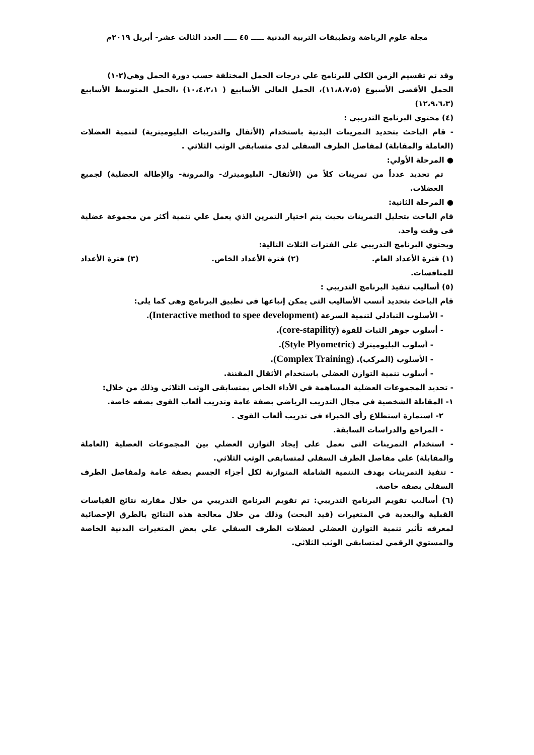مجلة علوم الرياضة وتطبيقات التربية البدنية ـــــ ٤٥ ـــــ العدد الثالث عشر- أبريل ٢٠١٩م
وقد تم تقسيم الزمن الكلي للبرنامج علي درجات الحمل المختلفة حسب دورة الحمل وهي(٢-١)
الحمل الأقصى الأسبوع (١١،٨،٧،٥)، الحمل العالي الأسابيع ( ١٠،٤،٢،١) ،الحمل المتوسط الأسابيع (١٢،٩،٦،٣)
(٤) محتوي البرنامج التدريبي :
- قام الباحث بتحديد التمرينات البدنية باستخدام (الأثقال والتدريبات البليوميترية) لتنمية العضلات (العاملة والمقابلة) لمفاصل الطرف السفلى لدى متسابقى الوثب الثلاثي .
● المرحلة الأولي:
تم تحديد عدداً من تمرينات كلاً من (الأثقال- البليوميترك- والمرونة- والإطالة العضلية) لجميع العضلات.
● المرحلة الثانية:
قام الباحث بتحليل التمرينات بحيث يتم اختيار التمرين الذي يعمل علي تنمية أكثر من مجموعة عضلية فى وقت واحد.
ويحتوي البرنامج التدريبي علي الفترات الثلاث التالية:
(١) فترة الأعداد العام. (٢) فترة الأعداد الخاص. (٣) فترة الأعداد
للمنافسات.
(٥) أساليب تنفيذ البرنامج التدريبي :
قام الباحث بتحديد أنسب الأساليب التى يمكن إتباعها فى تطبيق البرنامج وهى كما يلى:
- الأسلوب التبادلي لتنمية السرعة (Interactive method to spee development).
- أسلوب جوهر الثبات للقوة (core-stapility).
- أسلوب البليوميترك (Style Plyometric).
- الأسلوب (المركب). (Complex Training).
- أسلوب تنمية التوازن العضلي باستخدام الأثقال المقننة.
- تحديد المجموعات العضلية المساهمة في الأداء الخاص بمتسابقى الوثب الثلاثي وذلك من خلال:
١- المقابلة الشخصية في مجال التدريب الرياضي بصفة عامة وتدريب ألعاب القوى بصفه خاصة.
٢- استمارة استطلاع رأى الخبراء فى تدريب ألعاب القوى .
- المراجع والدراسات السابقة.
- استخدام التمرينات التى تعمل على إيجاد التوازن العضلي بين المجموعات العضلية (العاملة والمقابلة) على مفاصل الطرف السفلى لمتسابقى الوثب الثلاثي.
- تنفيذ التمرينات بهدف التنمية الشاملة المتوازنة لكل أجزاء الجسم بصفة عامة ولمفاصل الطرف السفلى بصفه خاصة.
(٦) أساليب تقويم البرنامج التدريبي: تم تقويم البرنامج التدريبي من خلال مقارنه نتائج القياسات القبلية والبعدية في المتغيرات (قيد البحث) وذلك من خلال معالجة هذه النتائج بالطرق الإحصائية لمعرفه تأثير تنمية التوازن العضلي لعضلات الطرف السفلي علي بعض المتغيرات البدنية الخاصة والمستوي الرقمي لمتسابقي الوثب الثلاثي.